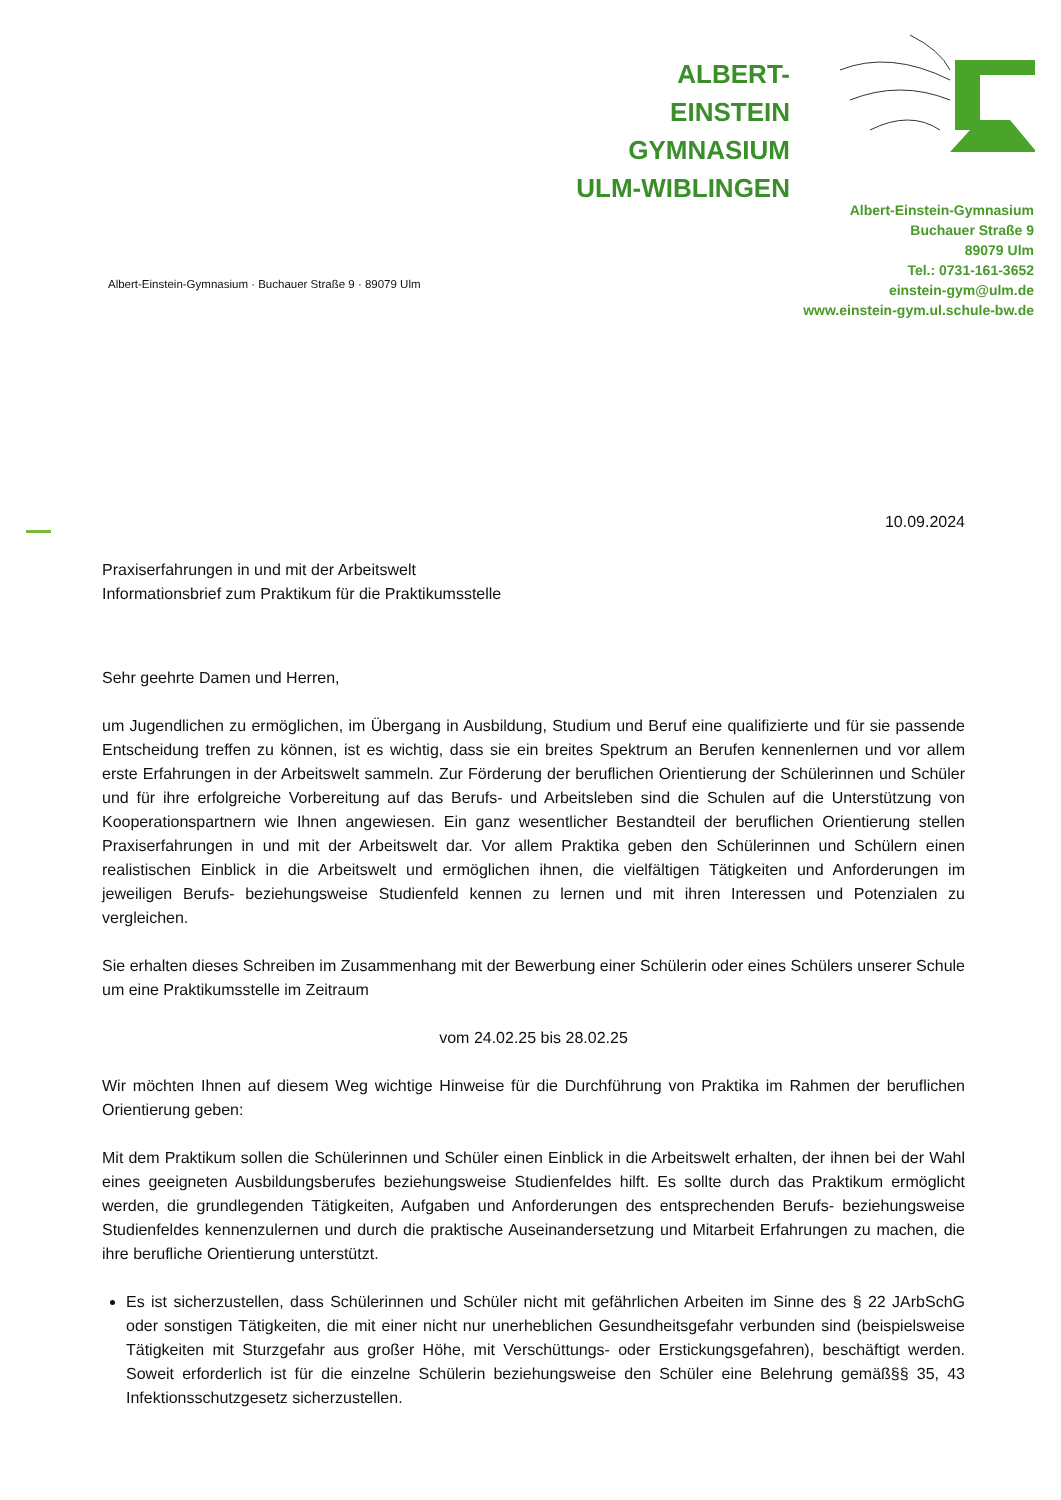ALBERT-EINSTEIN
GYMNASIUM
ULM-WIBLINGEN
Albert-Einstein-Gymnasium
Buchauer Straße 9
89079 Ulm
Tel.: 0731-161-3652
einstein-gym@ulm.de
www.einstein-gym.ul.schule-bw.de
Albert-Einstein-Gymnasium · Buchauer Straße 9 · 89079 Ulm
10.09.2024
Praxiserfahrungen in und mit der Arbeitswelt
Informationsbrief zum Praktikum für die Praktikumsstelle
Sehr geehrte Damen und Herren,
um Jugendlichen zu ermöglichen, im Übergang in Ausbildung, Studium und Beruf eine qualifizierte und für sie passende Entscheidung treffen zu können, ist es wichtig, dass sie ein breites Spektrum an Berufen kennenlernen und vor allem erste Erfahrungen in der Arbeitswelt sammeln. Zur Förderung der beruflichen Orientierung der Schülerinnen und Schüler und für ihre erfolgreiche Vorbereitung auf das Berufs- und Arbeitsleben sind die Schulen auf die Unterstützung von Kooperationspartnern wie Ihnen angewiesen. Ein ganz wesentlicher Bestandteil der beruflichen Orientierung stellen Praxiserfahrungen in und mit der Arbeitswelt dar. Vor allem Praktika geben den Schülerinnen und Schülern einen realistischen Einblick in die Arbeitswelt und ermöglichen ihnen, die vielfältigen Tätigkeiten und Anforderungen im jeweiligen Berufs- beziehungsweise Studienfeld kennen zu lernen und mit ihren Interessen und Potenzialen zu vergleichen.
Sie erhalten dieses Schreiben im Zusammenhang mit der Bewerbung einer Schülerin oder eines Schülers unserer Schule um eine Praktikumsstelle im Zeitraum
vom 24.02.25 bis 28.02.25
Wir möchten Ihnen auf diesem Weg wichtige Hinweise für die Durchführung von Praktika im Rahmen der beruflichen Orientierung geben:
Mit dem Praktikum sollen die Schülerinnen und Schüler einen Einblick in die Arbeitswelt erhalten, der ihnen bei der Wahl eines geeigneten Ausbildungsberufes beziehungsweise Studienfeldes hilft. Es sollte durch das Praktikum ermöglicht werden, die grundlegenden Tätigkeiten, Aufgaben und Anforderungen des entsprechenden Berufs- beziehungsweise Studienfeldes kennenzulernen und durch die praktische Auseinandersetzung und Mitarbeit Erfahrungen zu machen, die ihre berufliche Orientierung unterstützt.
Es ist sicherzustellen, dass Schülerinnen und Schüler nicht mit gefährlichen Arbeiten im Sinne des § 22 JArbSchG oder sonstigen Tätigkeiten, die mit einer nicht nur unerheblichen Gesundheitsgefahr verbunden sind (beispielsweise Tätigkeiten mit Sturzgefahr aus großer Höhe, mit Verschüttungs- oder Erstickungsgefahren), beschäftigt werden. Soweit erforderlich ist für die einzelne Schülerin beziehungsweise den Schüler eine Belehrung gemäß§§ 35, 43 Infektionsschutzgesetz sicherzustellen.